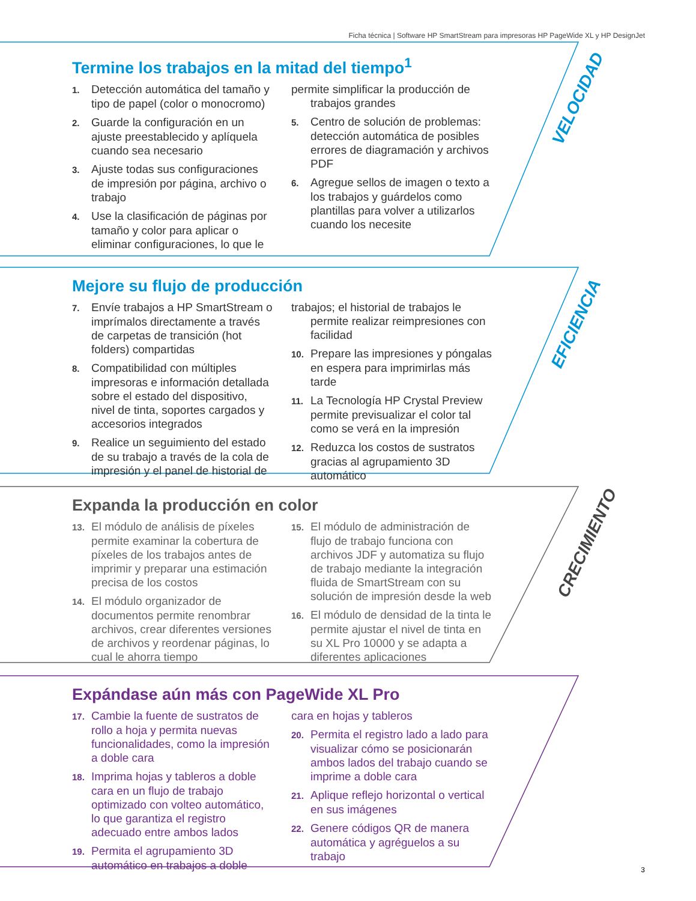Ficha técnica | Software HP SmartStream para impresoras HP PageWide XL y HP DesignJet
Termine los trabajos en la mitad del tiempo<sup>1</sup>
1. Detección automática del tamaño y tipo de papel (color o monocromo)
2. Guarde la configuración en un ajuste preestablecido y aplíquela cuando sea necesario
3. Ajuste todas sus configuraciones de impresión por página, archivo o trabajo
4. Use la clasificación de páginas por tamaño y color para aplicar o eliminar configuraciones, lo que le
permite simplificar la producción de trabajos grandes
5. Centro de solución de problemas: detección automática de posibles errores de diagramación y archivos PDF
6. Agregue sellos de imagen o texto a los trabajos y guárdelos como plantillas para volver a utilizarlos cuando los necesite
VELOCIDAD
Mejore su flujo de producción
7. Envíe trabajos a HP SmartStream o imprímalos directamente a través de carpetas de transición (hot folders) compartidas
8. Compatibilidad con múltiples impresoras e información detallada sobre el estado del dispositivo, nivel de tinta, soportes cargados y accesorios integrados
9. Realice un seguimiento del estado de su trabajo a través de la cola de impresión y el panel de historial de
trabajos; el historial de trabajos le permite realizar reimpresiones con facilidad
10. Prepare las impresiones y póngalas en espera para imprimirlas más tarde
11. La Tecnología HP Crystal Preview permite previsualizar el color tal como se verá en la impresión
12. Reduzca los costos de sustratos gracias al agrupamiento 3D automático
EFICIENCIA
Expanda la producción en color
13. El módulo de análisis de píxeles permite examinar la cobertura de píxeles de los trabajos antes de imprimir y preparar una estimación precisa de los costos
14. El módulo organizador de documentos permite renombrar archivos, crear diferentes versiones de archivos y reordenar páginas, lo cual le ahorra tiempo
15. El módulo de administración de flujo de trabajo funciona con archivos JDF y automatiza su flujo de trabajo mediante la integración fluida de SmartStream con su solución de impresión desde la web
16. El módulo de densidad de la tinta le permite ajustar el nivel de tinta en su XL Pro 10000 y se adapta a diferentes aplicaciones
CRECIMIENTO
Expándase aún más con PageWide XL Pro
17. Cambie la fuente de sustratos de rollo a hoja y permita nuevas funcionalidades, como la impresión a doble cara
18. Imprima hojas y tableros a doble cara en un flujo de trabajo optimizado con volteo automático, lo que garantiza el registro adecuado entre ambos lados
19. Permita el agrupamiento 3D automático en trabajos a doble
cara en hojas y tableros
20. Permita el registro lado a lado para visualizar cómo se posicionarán ambos lados del trabajo cuando se imprime a doble cara
21. Aplique reflejo horizontal o vertical en sus imágenes
22. Genere códigos QR de manera automática y agréguelos a su trabajo
3